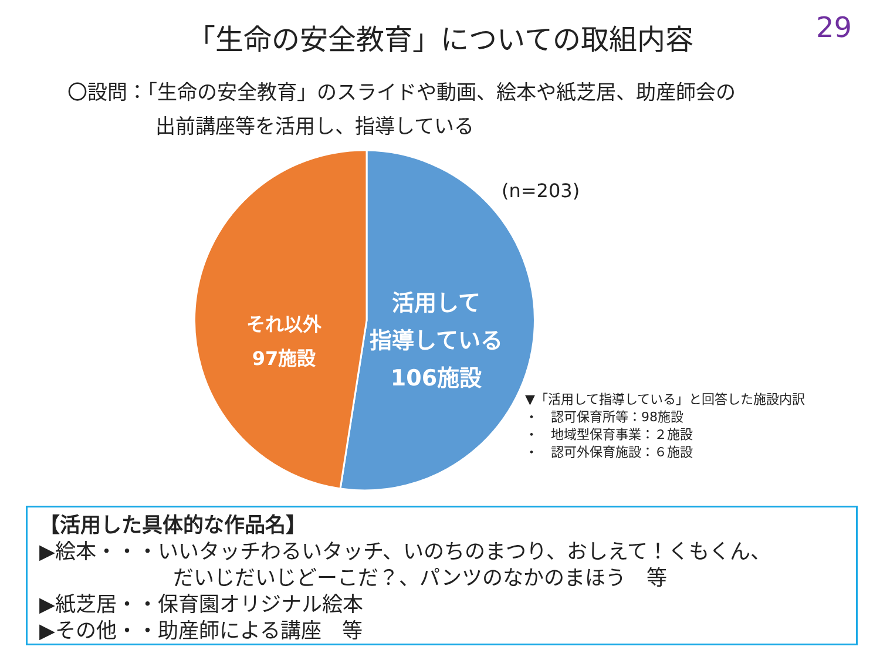29
「生命の安全教育」についての取組内容
〇設問：「生命の安全教育」のスライドや動画、絵本や紙芝居、助産師会の
出前講座等を活用し、指導している
(n=203)
それ以外
97施設
活用して
指導している
106施設
▼「活用して指導している」と回答した施設内訳
・　認可保育所等：98施設
・　地域型保育事業：２施設
・　認可外保育施設：６施設
【活用した具体的な作品名】
▶絵本・・・いいタッチわるいタッチ、いのちのまつり、おしえて！くもくん、
だいじだいじどーこだ？、パンツのなかのまほう　等
▶紙芝居・・保育園オリジナル絵本
▶その他・・助産師による講座　等